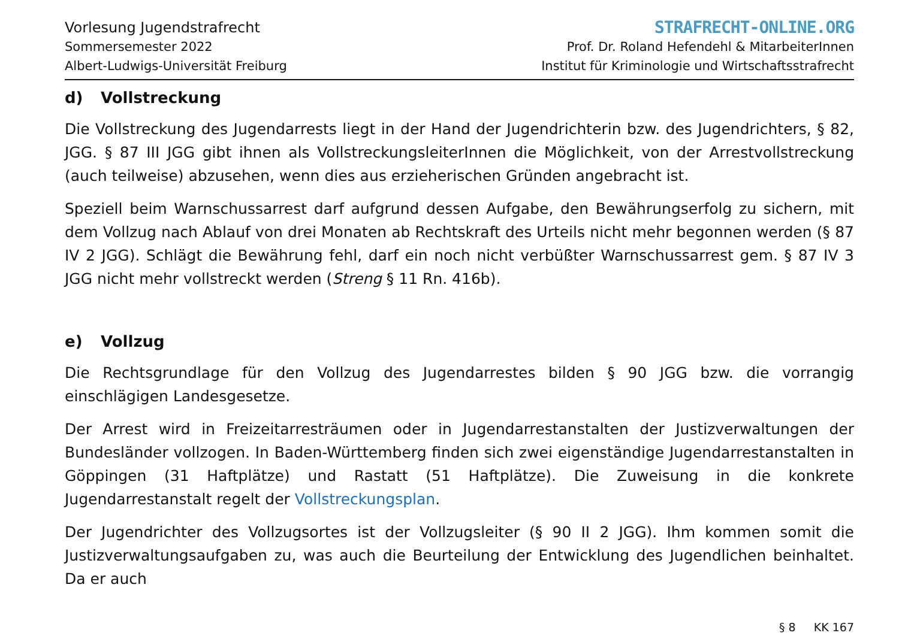Vorlesung Jugendstrafrecht
Sommersemester 2022
Albert-Ludwigs-Universität Freiburg
STRAFRECHT-ONLINE.ORG
Prof. Dr. Roland Hefendehl & MitarbeiterInnen
Institut für Kriminologie und Wirtschaftsstrafrecht
d) Vollstreckung
Die Vollstreckung des Jugendarrests liegt in der Hand der Jugendrichterin bzw. des Jugendrichters, § 82, JGG. § 87 III JGG gibt ihnen als VollstreckungsleiterInnen die Möglichkeit, von der Arrestvollstreckung (auch teilweise) abzusehen, wenn dies aus erzieherischen Gründen angebracht ist.
Speziell beim Warnschussarrest darf aufgrund dessen Aufgabe, den Bewährungserfolg zu sichern, mit dem Vollzug nach Ablauf von drei Monaten ab Rechtskraft des Urteils nicht mehr begonnen werden (§ 87 IV 2 JGG). Schlägt die Bewährung fehl, darf ein noch nicht verbüßter Warnschussarrest gem. § 87 IV 3 JGG nicht mehr vollstreckt werden (Streng § 11 Rn. 416b).
e) Vollzug
Die Rechtsgrundlage für den Vollzug des Jugendarrestes bilden § 90 JGG bzw. die vorrangig einschlägigen Landesgesetze.
Der Arrest wird in Freizeitarresträumen oder in Jugendarrestanstalten der Justizverwaltungen der Bundesländer vollzogen. In Baden-Württemberg finden sich zwei eigenständige Jugendarrestanstalten in Göppingen (31 Haftplätze) und Rastatt (51 Haftplätze). Die Zuweisung in die konkrete Jugendarrestanstalt regelt der Vollstreckungsplan.
Der Jugendrichter des Vollzugsortes ist der Vollzugsleiter (§ 90 II 2 JGG). Ihm kommen somit die Justizverwaltungsaufgaben zu, was auch die Beurteilung der Entwicklung des Jugendlichen beinhaltet. Da er auch
§ 8 KK 167